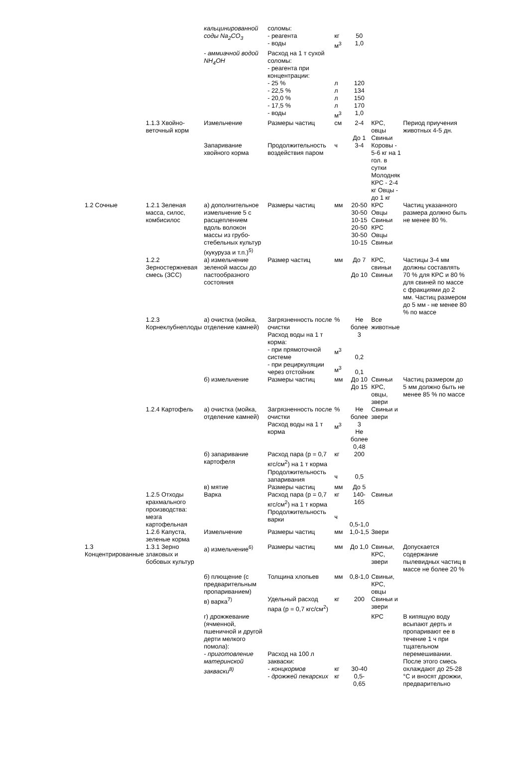| | | кальцинированной соды Na<sub>2</sub>CO<sub>3</sub> | соломы: - реагента - воды | кг м<sup>3</sup> | 50 1,0 | | |
| | | - аммиачной водой NH<sub>4</sub>OH | Расход на 1 т сухой соломы: - реагента при концентрации: - 25 % - 22,5 % - 20,0 % - 17,5 % - воды | л л л л м<sup>3</sup> | 120 134 150 170 1,0 | | |
| | 1.1.3 Хвойно-веточный корм | Измельчение | Размеры частиц | см | 2-4 До 1 | КРС, овцы Свиньи | Период приучения животных 4-5 дн. |
| | | Запаривание хвойного корма | Продолжительность воздействия паром | ч | 3-4 | Коровы - 5-6 кг на 1 гол. в сутки Молодняк КРС - 2-4 кг Овцы - до 1 кг | |
| 1.2 Сочные | 1.2.1 Зеленая масса, силос, комбисилос | а) дополнительное измельчение 5 с расщеплением вдоль волокон массы из грубо-стебельных культур (кукуруза и т.п.)<sup>5)</sup> | Размеры частиц | мм | 20-50 30-50 10-15 20-50 30-50 10-15 | КРС Овцы Свиньи КРС Овцы Свиньи | Частиц указанного размера должно быть не менее 80 %. |
| | 1.2.2 Зерностержневая смесь (ЗСС) | а) измельчение зеленой массы до пастообразного состояния | Размер частиц | мм | До 7 До 10 | КРС, свиньи Свиньи | Частицы 3-4 мм должны составлять 70 % для КРС и 80 % для свиней по массе с фракциями до 2 мм. Частиц размером до 5 мм - не менее 80 % по массе |
| | 1.2.3 Корнеклубнеплоды | а) очистка (мойка, отделение камней) | Загрязненность после очистки Расход воды на 1 т корма: - при прямоточной системе - при рециркуляции через отстойник | % м<sup>3</sup> м<sup>3</sup> | Не более 3 0,2 0,1 | Все животные | |
| | | б) измельчение | Размеры частиц | мм | До 10 До 15 | Свиньи КРС, овцы, звери | Частиц размером до 5 мм должно быть не менее 85 % по массе |
| | 1.2.4 Картофель | а) очистка (мойка, отделение камней) | Загрязненность после очистки Расход воды на 1 т корма | % м<sup>3</sup> | Не более 3 Не более 0,48 | Свиньи и звери | |
| | | б) запаривание картофеля | Расход пара (р = 0,7 кгс/см<sup>2</sup>) на 1 т корма Продолжительность запаривания | кг ч | 200 0,5 | | |
| | | в) мятие | Размеры частиц | мм | До 5 | | |
| | 1.2.5 Отходы крахмального производства: мезга картофельная | Варка | Расход пара (р = 0,7 кгс/см<sup>2</sup>) на 1 т корма Продолжительность варки | кг ч | 140-165 0,5-1,0 | Свиньи | |
| | 1.2.6 Капуста, зеленые корма | Измельчение | Размеры частиц | мм | 1,0-1,5 | Звери | |
| 1.3 Концентрированные | 1.3.1 Зерно злаковых и бобовых культур | а) измельчение<sup>6)</sup> | Размеры частиц | мм | До 1,0 | Свиньи, КРС, звери | Допускается содержание пылевидных частиц в массе не более 20 % |
| | | б) плющение (с предварительным пропариванием) | Толщина хлопьев | мм | 0,8-1,0 | Свиньи, КРС, овцы | |
| | | в) варка<sup>7)</sup> | Удельный расход пара (р = 0,7 кгс/см<sup>2</sup>) | кг | 200 | Свиньи и звери | |
| | | г) дрожжевание (ячменной, пшеничной и другой дерти мелкого помола): - приготовление материнской закваски<sup>8)</sup> | Расход на 100 л закваски: - концкормов - дрожжей пекарских | кг кг | 30-40 0,5-0,65 | КРС | В кипящую воду всыпают дерть и пропаривают ее в течение 1 ч при тщательном перемешивании. После этого смесь охлаждают до 25-28 °С и вносят дрожжи, предварительно |